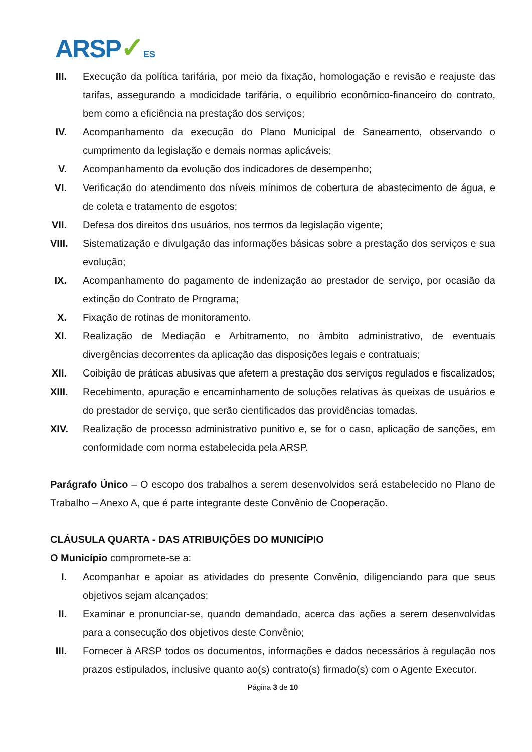ARSP✓ES
III.
Execução da política tarifária, por meio da fixação, homologação e revisão e reajuste das tarifas, assegurando a modicidade tarifária, o equilíbrio econômico-financeiro do contrato, bem como a eficiência na prestação dos serviços;
IV.
Acompanhamento da execução do Plano Municipal de Saneamento, observando o cumprimento da legislação e demais normas aplicáveis;
V. Acompanhamento da evolução dos indicadores de desempenho;
VI.
Verificação do atendimento dos níveis mínimos de cobertura de abastecimento de água, e de coleta e tratamento de esgotos;
VII.
Defesa dos direitos dos usuários, nos termos da legislação vigente;
VIII.
Sistematização e divulgação das informações básicas sobre a prestação dos serviços e sua evolução;
IX.
Acompanhamento do pagamento de indenização ao prestador de serviço, por ocasião da extinção do Contrato de Programa;
X. Fixação de rotinas de monitoramento.
XI.
Realização de Mediação e Arbitramento, no âmbito administrativo, de eventuais divergências decorrentes da aplicação das disposições legais e contratuais;
XII.
Coibição de práticas abusivas que afetem a prestação dos serviços regulados e fiscalizados;
XIII.
Recebimento, apuração e encaminhamento de soluções relativas às queixas de usuários e do prestador de serviço, que serão cientificados das providências tomadas.
XIV.
Realização de processo administrativo punitivo e, se for o caso, aplicação de sanções, em conformidade com norma estabelecida pela ARSP.
Parágrafo Único – O escopo dos trabalhos a serem desenvolvidos será estabelecido no Plano de Trabalho – Anexo A, que é parte integrante deste Convênio de Cooperação.
CLÁUSULA QUARTA - DAS ATRIBUIÇÕES DO MUNICÍPIO
O Município compromete-se a:
I. Acompanhar e apoiar as atividades do presente Convênio, diligenciando para que seus objetivos sejam alcançados;
II.
Examinar e pronunciar-se, quando demandado, acerca das ações a serem desenvolvidas para a consecução dos objetivos deste Convênio;
III.
Fornecer à ARSP todos os documentos, informações e dados necessários à regulação nos prazos estipulados, inclusive quanto ao(s) contrato(s) firmado(s) com o Agente Executor.
Página 3 de 10